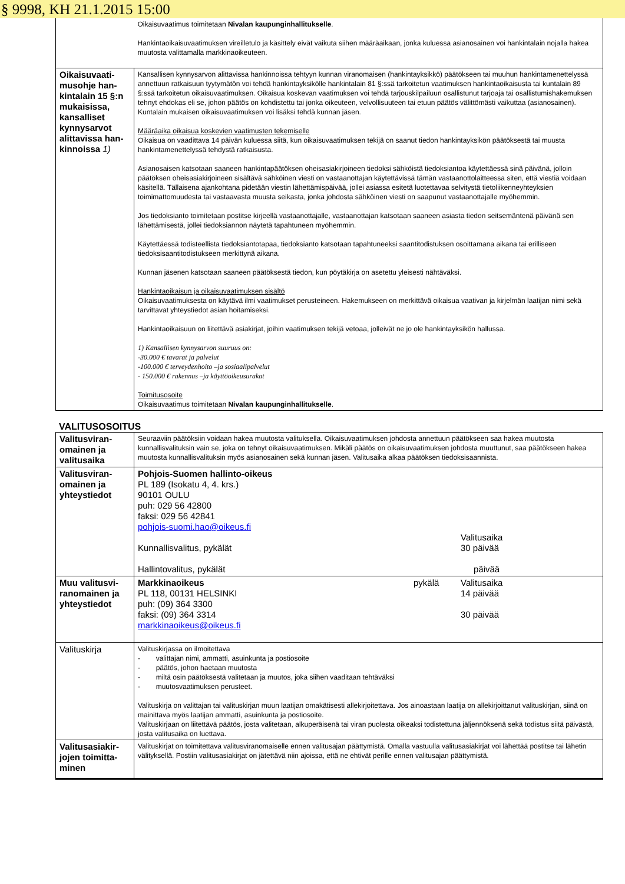§ 9998, KH 21.1.2015 15:00
| | Oikaisuvaatimus toimitetaan Nivalan kaupunginhallitukselle . Hankintaoikaisuvaatimuksen vireilletulo ja käsittely eivät vaikuta siihen määräaikaan, jonka kuluessa asianosainen voi hankintalain nojalla hakea muutosta valittamalla markkinaoikeuteen. |
| Oikaisuvaati-musohje han-kintalain 15 §:n mukaisissa, kansalliset kynnysarvot alittavissa han-kinnoissa 1) | Kansallisen kynnysarvon alittavissa hankinnoissa tehtyyn kunnan viranomaisen (hankintayksikkö) päätökseen tai muuhun hankintamenettelyssä annettuun ratkaisuun tyytymätön voi tehdä hankintayksikölle hankintalain 81 §:ssä tarkoitetun vaatimuksen hankintaoikaisusta tai kuntalain 89 §:ssä tarkoitetun oikaisuvaatimuksen. Oikaisua koskevan vaatimuksen voi tehdä tarjouskilpailuun osallistunut tarjoaja tai osallistumishakemuksen tehnyt ehdokas eli se, johon päätös on kohdistettu tai jonka oikeuteen, velvollisuuteen tai etuun päätös välittömästi vaikuttaa (asianosainen). Kuntalain mukaisen oikaisuvaatimuksen voi lisäksi tehdä kunnan jäsen. Määräaika oikaisua koskevien vaatimusten tekemiselle Oikaisua on vaadittava 14 päivän kuluessa siitä, kun oikaisuvaatimuksen tekijä on saanut tiedon hankintayksikön päätöksestä tai muusta hankintamenettelyssä tehdystä ratkaisusta. Asianosaisen katsotaan saaneen hankintapäätöksen oheisasiakirjoineen tiedoksi sähköistä tiedoksiantoa käytettäessä sinä päivänä, jolloin päätöksen oheisasiakirjoineen sisältävä sähköinen viesti on vastaanottajan käytettävissä tämän vastaanottolaitteessa siten, että viestiä voidaan käsitellä. Tällaisena ajankohtana pidetään viestin lähettämispäivää, jollei asiassa esitetä luotettavaa selvitystä tietoliikenneyhteyksien toimimattomuudesta tai vastaavasta muusta seikasta, jonka johdosta sähköinen viesti on saapunut vastaanottajalle myöhemmin. Jos tiedoksianto toimitetaan postitse kirjeellä vastaanottajalle, vastaanottajan katsotaan saaneen asiasta tiedon seitsemäntenä päivänä sen lähettämisestä, jollei tiedoksiannon näytetä tapahtuneen myöhemmin. Käytettäessä todisteellista tiedoksiantotapaa, tiedoksianto katsotaan tapahtuneeksi saantitodistuksen osoittamana aikana tai erilliseen tiedoksisaantitodistukseen merkittynä aikana. Kunnan jäsenen katsotaan saaneen päätöksestä tiedon, kun pöytäkirja on asetettu yleisesti nähtäväksi. Hankintaoikaisun ja oikaisuvaatimuksen sisältö Oikaisuvaatimuksesta on käytävä ilmi vaatimukset perusteineen. Hakemukseen on merkittävä oikaisua vaativan ja kirjelmän laatijan nimi sekä tarvittavat yhteystiedot asian hoitamiseksi. Hankintaoikaisuun on liitettävä asiakirjat, joihin vaatimuksen tekijä vetoaa, jolleivät ne jo ole hankintayksikön hallussa. 1) Kansallisen kynnysarvon suuruus on: -30.000 € tavarat ja palvelut -100.000 € terveydenhoito –ja sosiaalipalvelut - 150.000 € rakennus –ja käyttöoikeusurakat Toimitusosoite Oikaisuvaatimus toimitetaan Nivalan kaupunginhallitukselle . |
VALITUSOSOITUS
| Valitusviran-omainen ja valitusaika | Seuraaviin päätöksiin voidaan hakea muutosta valituksella. Oikaisuvaatimuksen johdosta annettuun päätökseen saa hakea muutosta kunnallisvalituksin vain se, joka on tehnyt oikaisuvaatimuksen. Mikäli päätös on oikaisuvaatimuksen johdosta muuttunut, saa päätökseen hakea muutosta kunnallisvalituksin myös asianosainen sekä kunnan jäsen. Valitusaika alkaa päätöksen tiedoksisaannista. |
| Valitusviran-omainen ja yhteystiedot | Pohjois-Suomen hallinto-oikeus PL 189 (Isokatu 4, 4. krs.) 90101 OULU puh: 029 56 42800 faksi: 029 56 42841 pohjois-suomi.hao@oikeus.fi Valitusaika Kunnallisvalitus, pykälät 30 päivää Hallintovalitus, pykälät päivää |
| Muu valitusvi-ranomainen ja yhteystiedot | Markkinaoikeus pykälä Valitusaika PL 118, 00131 HELSINKI 14 päivää puh: (09) 364 3300 faksi: (09) 364 3314 30 päivää markkinaoikeus@oikeus.fi |
| Valituskirja | Valituskirjassa on ilmoitettava - valittajan nimi, ammatti, asuinkunta ja postiosoite - päätös, johon haetaan muutosta - miltä osin päätöksestä valitetaan ja muutos, joka siihen vaaditaan tehtäväksi - muutosvaatimuksen perusteet. Valituskirja on valittajan tai valituskirjan muun laatijan omakätisesti allekirjoitettava. Jos ainoastaan laatija on allekirjoittanut valituskirjan, siinä on mainittava myös laatijan ammatti, asuinkunta ja postiosoite. Valituskirjaan on liitettävä päätös, josta valitetaan, alkuperäisenä tai viran puolesta oikeaksi todistettuna jäljennöksenä sekä todistus siitä päivästä, josta valitusaika on luettava. |
| Valitusasiakir-jojen toimitta-minen | Valituskirjat on toimitettava valitusviranomaiselle ennen valitusajan päättymistä. Omalla vastuulla valitusasiakirjat voi lähettää postitse tai lähetin välityksellä. Postiin valitusasiakirjat on jätettävä niin ajoissa, että ne ehtivät perille ennen valitusajan päättymistä. |